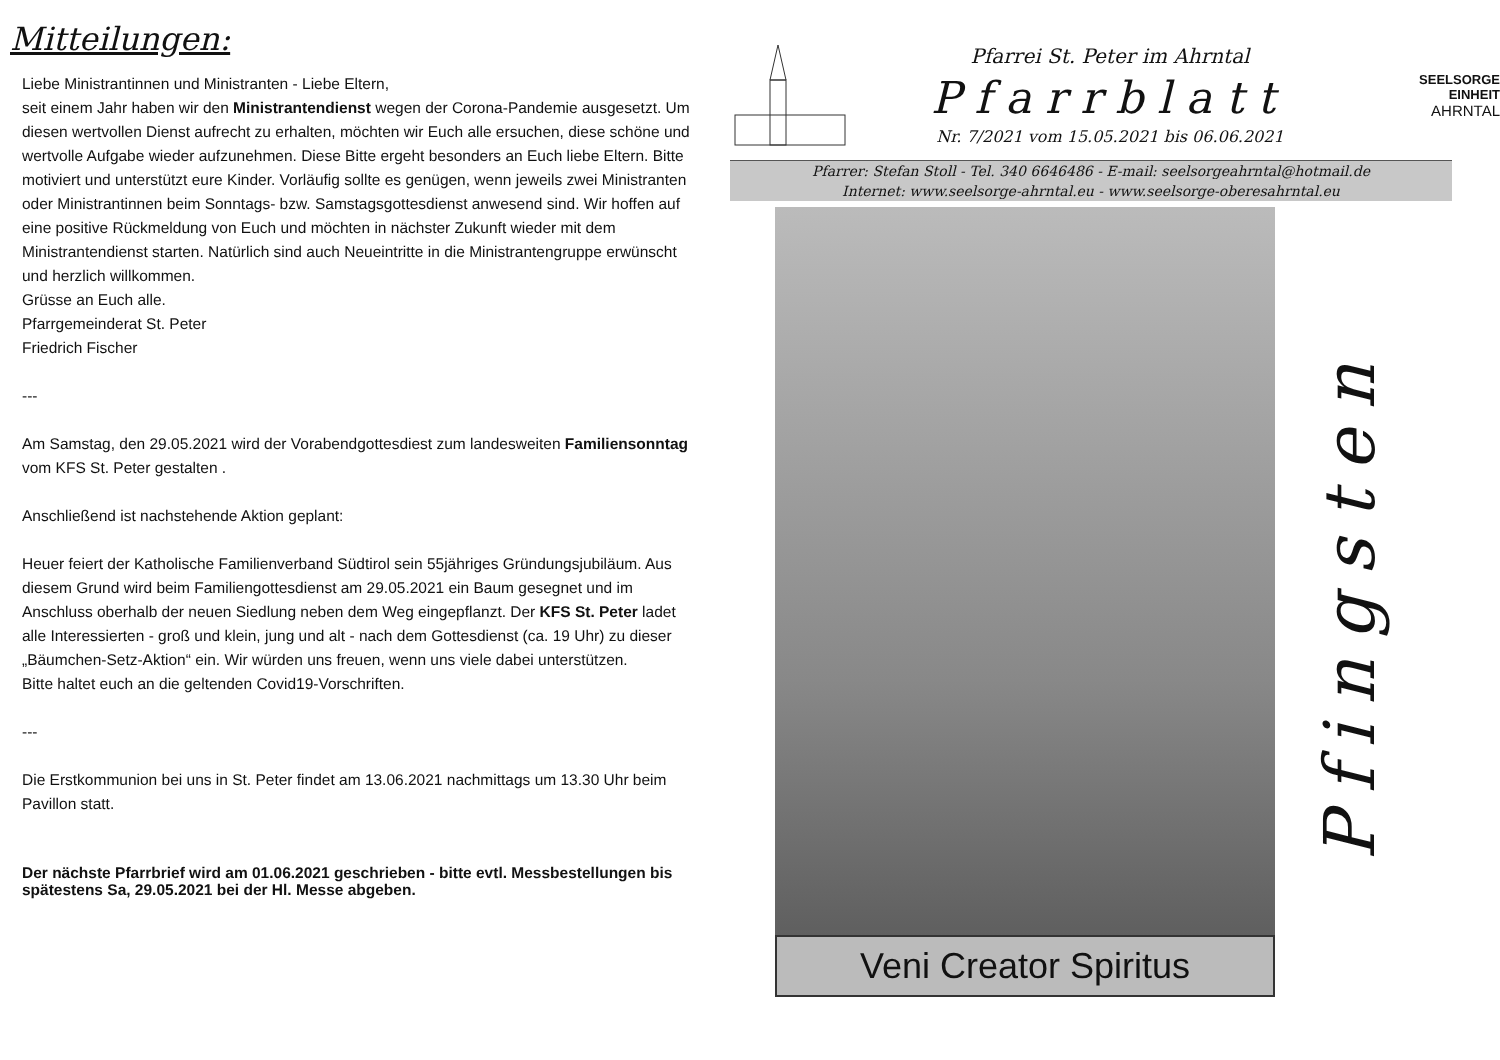Mitteilungen:
Liebe Ministrantinnen und Ministranten - Liebe Eltern,
seit einem Jahr haben wir den Ministrantendienst wegen der Corona-Pandemie ausgesetzt. Um diesen wertvollen Dienst aufrecht zu erhalten, möchten wir Euch alle ersuchen, diese schöne und wertvolle Aufgabe wieder aufzunehmen. Diese Bitte ergeht besonders an Euch liebe Eltern. Bitte motiviert und unterstützt eure Kinder. Vorläufig sollte es genügen, wenn jeweils zwei Ministranten oder Ministrantinnen beim Sonntags- bzw. Samstagsgottesdienst anwesend sind. Wir hoffen auf eine positive Rückmeldung von Euch und möchten in nächster Zukunft wieder mit dem Ministrantendienst starten. Natürlich sind auch Neueintritte in die Ministrantengruppe erwünscht und herzlich willkommen.
Grüsse an Euch alle.
Pfarrgemeinderat St. Peter
Friedrich Fischer
---
Am Samstag, den 29.05.2021 wird der Vorabendgottesdiest zum landesweiten Familiensonntag vom KFS St. Peter gestalten .
Anschließend ist nachstehende Aktion geplant:
Heuer feiert der Katholische Familienverband Südtirol sein 55jähriges Gründungsjubiläum. Aus diesem Grund wird beim Familiengottesdienst am 29.05.2021 ein Baum gesegnet und im Anschluss oberhalb der neuen Siedlung neben dem Weg eingepflanzt. Der KFS St. Peter ladet alle Interessierten - groß und klein, jung und alt - nach dem Gottesdienst (ca. 19 Uhr) zu dieser „Bäumchen-Setz-Aktion“ ein. Wir würden uns freuen, wenn uns viele dabei unterstützen.
Bitte haltet euch an die geltenden Covid19-Vorschriften.
---
Die Erstkommunion bei uns in St. Peter findet am 13.06.2021 nachmittags um 13.30 Uhr beim Pavillon statt.
Der nächste Pfarrbrief wird am 01.06.2021 geschrieben - bitte evtl. Messbestellungen bis spätestens Sa, 29.05.2021 bei der Hl. Messe abgeben.
Pfarrei St. Peter im Ahrntal
Pfarrblatt
Nr. 7/2021 vom 15.05.2021 bis 06.06.2021
SEELSORGE
EINHEIT
AHRNTAL
Pfarrer: Stefan Stoll - Tel. 340 6646486 - E-mail: seelsorgeahrntal@hotmail.de
Internet: www.seelsorge-ahrntal.eu - www.seelsorge-oberesahrntal.eu
Veni Creator Spiritus
Pfingsten